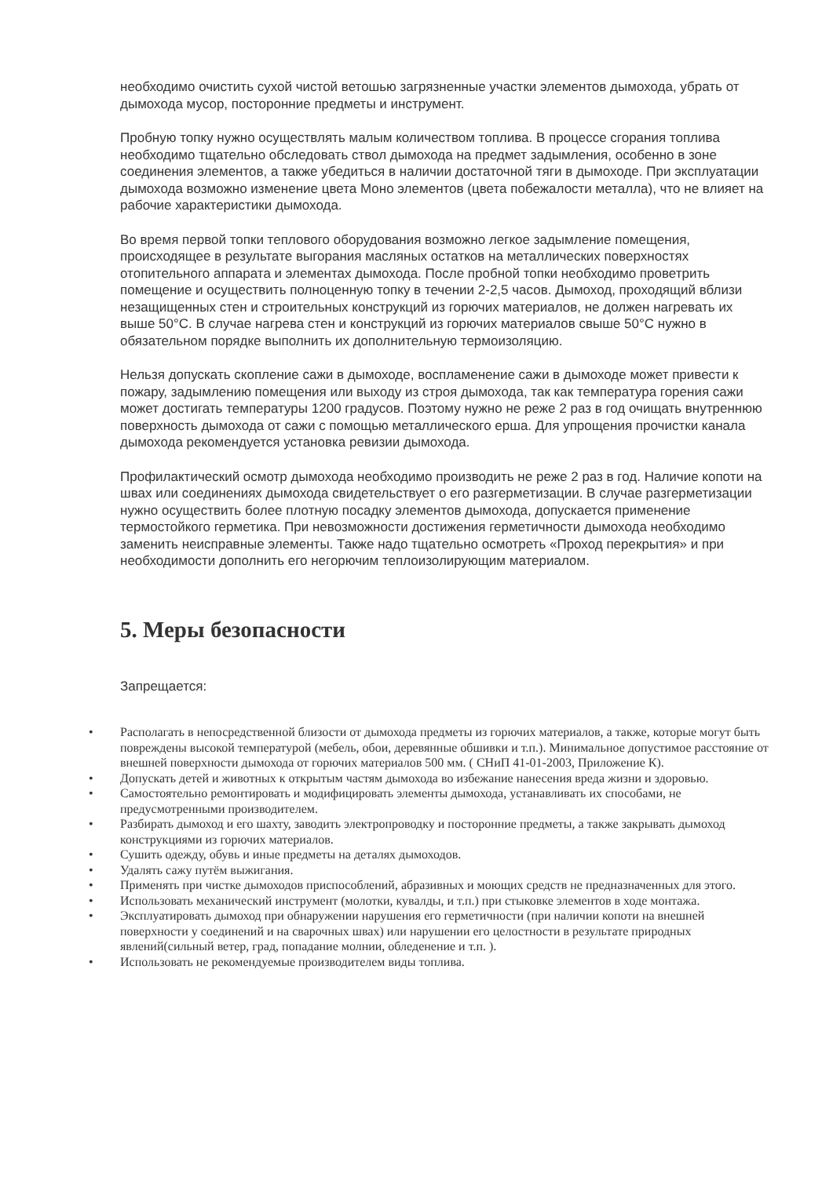необходимо очистить сухой чистой ветошью загрязненные участки элементов дымохода, убрать от дымохода мусор, посторонние предметы и инструмент.
Пробную топку нужно осуществлять малым количеством топлива. В процессе сгорания топлива необходимо тщательно обследовать ствол дымохода на предмет задымления, особенно в зоне соединения элементов, а также убедиться в наличии достаточной тяги в дымоходе. При эксплуатации дымохода возможно изменение цвета Моно элементов (цвета побежалости металла), что не влияет на рабочие характеристики дымохода.
Во время первой топки теплового оборудования возможно легкое задымление помещения, происходящее в результате выгорания масляных остатков на металлических поверхностях отопительного аппарата и элементах дымохода. После пробной топки необходимо проветрить помещение и осуществить полноценную топку в течении 2-2,5 часов. Дымоход, проходящий вблизи незащищенных стен и строительных конструкций из горючих материалов, не должен нагревать их выше 50°С. В случае нагрева стен и конструкций из горючих материалов свыше 50°С нужно в обязательном порядке выполнить их дополнительную термоизоляцию.
Нельзя допускать скопление сажи в дымоходе, воспламенение сажи в дымоходе может привести к пожару, задымлению помещения или выходу из строя дымохода, так как температура горения сажи может достигать температуры 1200 градусов. Поэтому нужно не реже 2 раз в год очищать внутреннюю поверхность дымохода от сажи с помощью металлического ерша. Для упрощения прочистки канала дымохода рекомендуется установка ревизии дымохода.
Профилактический осмотр дымохода необходимо производить не реже 2 раз в год. Наличие копоти на швах или соединениях дымохода свидетельствует о его разгерметизации. В случае разгерметизации нужно осуществить более плотную посадку элементов дымохода, допускается применение термостойкого герметика. При невозможности достижения герметичности дымохода необходимо заменить неисправные элементы. Также надо тщательно осмотреть «Проход перекрытия» и при необходимости дополнить его негорючим теплоизолирующим материалом.
5. Меры безопасности
Запрещается:
• Располагать в непосредственной близости от дымохода предметы из горючих материалов, а также, которые могут быть повреждены высокой температурой (мебель, обои, деревянные обшивки и т.п.). Минимальное допустимое расстояние от внешней поверхности дымохода от горючих материалов 500 мм. ( СНиП 41-01-2003, Приложение К).
• Допускать детей и животных к открытым частям дымохода во избежание нанесения вреда жизни и здоровью.
• Самостоятельно ремонтировать и модифицировать элементы дымохода, устанавливать их способами, не предусмотренными производителем.
• Разбирать дымоход и его шахту, заводить электропроводку и посторонние предметы, а также закрывать дымоход конструкциями из горючих материалов.
• Сушить одежду, обувь и иные предметы на деталях дымоходов.
• Удалять сажу путём выжигания.
• Применять при чистке дымоходов приспособлений, абразивных и моющих средств не предназначенных для этого.
• Использовать механический инструмент (молотки, кувалды, и т.п.) при стыковке элементов в ходе монтажа.
• Эксплуатировать дымоход при обнаружении нарушения его герметичности (при наличии копоти на внешней поверхности у соединений и на сварочных швах) или нарушении его целостности в результате природных явлений(сильный ветер, град, попадание молнии, обледенение и т.п. ).
• Использовать не рекомендуемые производителем виды топлива.